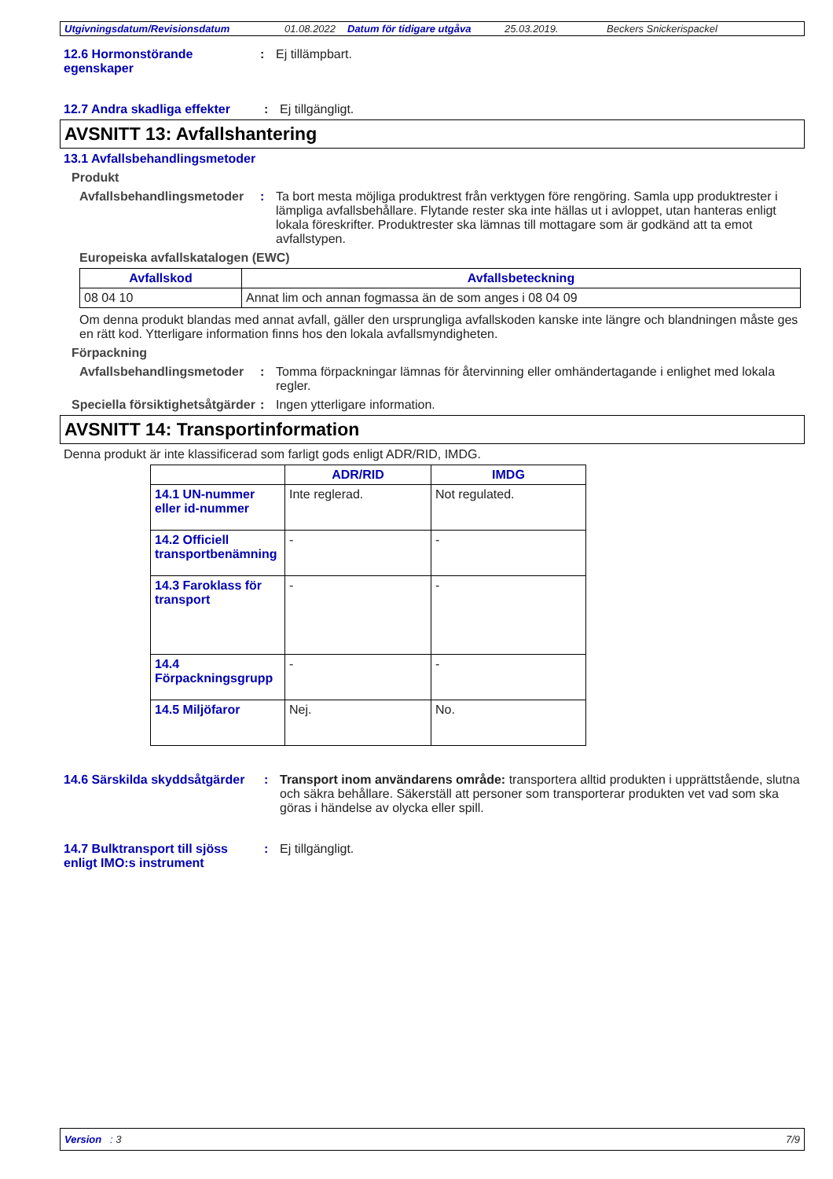Utgivningsdatum/Revisionsdatum 01.08.2022 Datum för tidigare utgåva 25.03.2019. Beckers Snickerispackel
12.6 Hormonstörande egenskaper
: Ej tillämpbart.
12.7 Andra skadliga effekter
: Ej tillgängligt.
AVSNITT 13: Avfallshantering
13.1 Avfallsbehandlingsmetoder
Produkt
Avfallsbehandlingsmetoder
: Ta bort mesta möjliga produktrest från verktygen före rengöring. Samla upp produktrester i lämpliga avfallsbehållare. Flytande rester ska inte hällas ut i avloppet, utan hanteras enligt lokala föreskrifter. Produktrester ska lämnas till mottagare som är godkänd att ta emot avfallstypen.
Europeiska avfallskatalogen (EWC)
| Avfallskod | Avfallsbeteckning |
| --- | --- |
| 08 04 10 | Annat lim och annan fogmassa än de som anges i 08 04 09 |
Om denna produkt blandas med annat avfall, gäller den ursprungliga avfallskoden kanske inte längre och blandningen måste ges en rätt kod. Ytterligare information finns hos den lokala avfallsmyndigheten.
Förpackning
Avfallsbehandlingsmetoder
: Tomma förpackningar lämnas för återvinning eller omhändertagande i enlighet med lokala regler.
Speciella försiktighetsåtgärder
: Ingen ytterligare information.
AVSNITT 14: Transportinformation
Denna produkt är inte klassificerad som farligt gods enligt ADR/RID, IMDG.
| | ADR/RID | IMDG |
| --- | --- | --- |
| 14.1 UN-nummer eller id-nummer | Inte reglerad. | Not regulated. |
| 14.2 Officiell transportbenämning | - | - |
| 14.3 Faroklass för transport | - | - |
| 14.4 Förpackningsgrupp | - | - |
| 14.5 Miljöfaror | Nej. | No. |
14.6 Särskilda skyddsåtgärder
: Transport inom användarens område: transportera alltid produkten i upprättstående, slutna och säkra behållare. Säkerställ att personer som transporterar produkten vet vad som ska göras i händelse av olycka eller spill.
14.7 Bulktransport till sjöss enligt IMO:s instrument
: Ej tillgängligt.
Version : 3 7/9